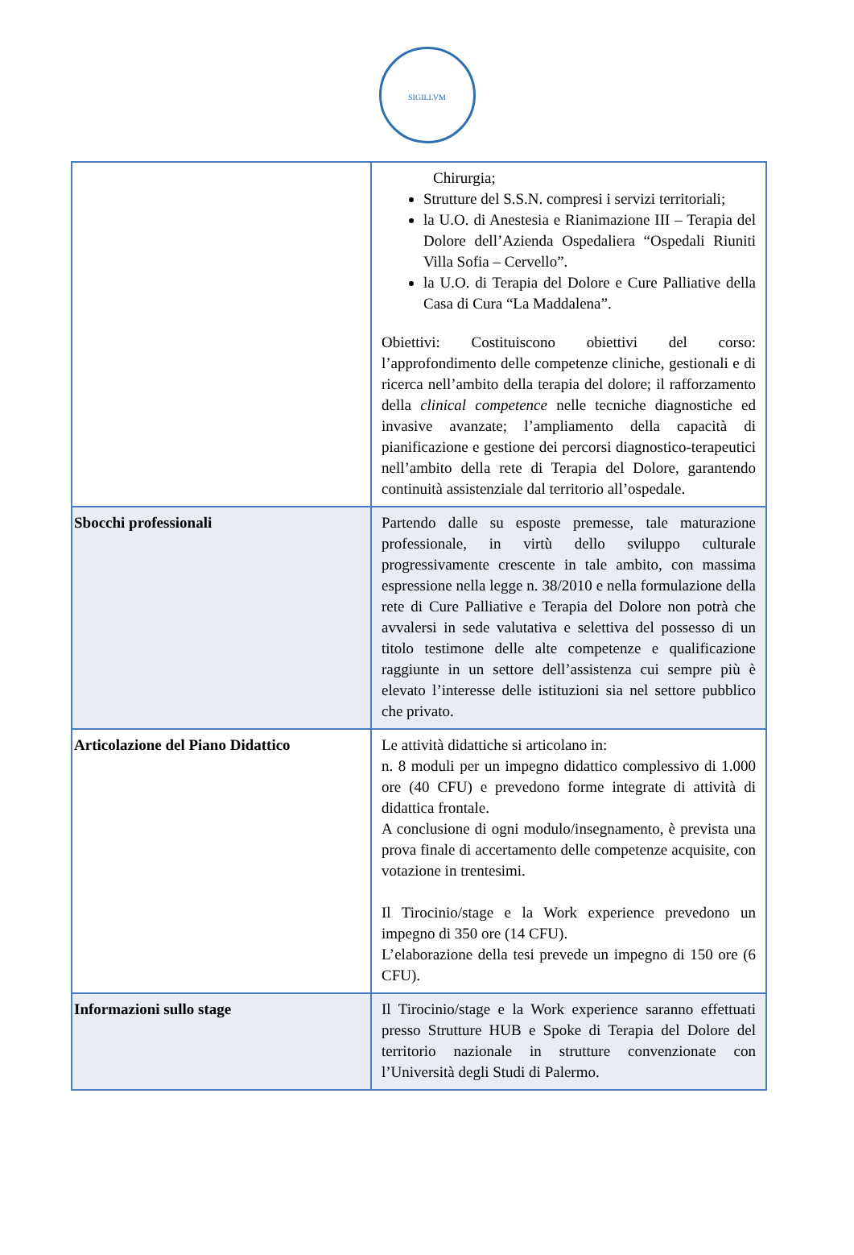SIGILLVM
| | Chirurgia; Strutture del S.S.N. compresi i servizi territoriali; la U.O. di Anestesia e Rianimazione III – Terapia del Dolore dell’Azienda Ospedaliera “Ospedali Riuniti Villa Sofia – Cervello”. la U.O. di Terapia del Dolore e Cure Palliative della Casa di Cura “La Maddalena”. Obiettivi: Costituiscono obiettivi del corso: l’approfondimento delle competenze cliniche, gestionali e di ricerca nell’ambito della terapia del dolore; il rafforzamento della clinical competence nelle tecniche diagnostiche ed invasive avanzate; l’ampliamento della capacità di pianificazione e gestione dei percorsi diagnostico-terapeutici nell’ambito della rete di Terapia del Dolore, garantendo continuità assistenziale dal territorio all’ospedale. |
| Sbocchi professionali | Partendo dalle su esposte premesse, tale maturazione professionale, in virtù dello sviluppo culturale progressivamente crescente in tale ambito, con massima espressione nella legge n. 38/2010 e nella formulazione della rete di Cure Palliative e Terapia del Dolore non potrà che avvalersi in sede valutativa e selettiva del possesso di un titolo testimone delle alte competenze e qualificazione raggiunte in un settore dell’assistenza cui sempre più è elevato l’interesse delle istituzioni sia nel settore pubblico che privato. |
| Articolazione del Piano Didattico | Le attività didattiche si articolano in: n. 8 moduli per un impegno didattico complessivo di 1.000 ore (40 CFU) e prevedono forme integrate di attività di didattica frontale. A conclusione di ogni modulo/insegnamento, è prevista una prova finale di accertamento delle competenze acquisite, con votazione in trentesimi. Il Tirocinio/stage e la Work experience prevedono un impegno di 350 ore (14 CFU). L’elaborazione della tesi prevede un impegno di 150 ore (6 CFU). |
| Informazioni sullo stage | Il Tirocinio/stage e la Work experience saranno effettuati presso Strutture HUB e Spoke di Terapia del Dolore del territorio nazionale in strutture convenzionate con l’Università degli Studi di Palermo. |